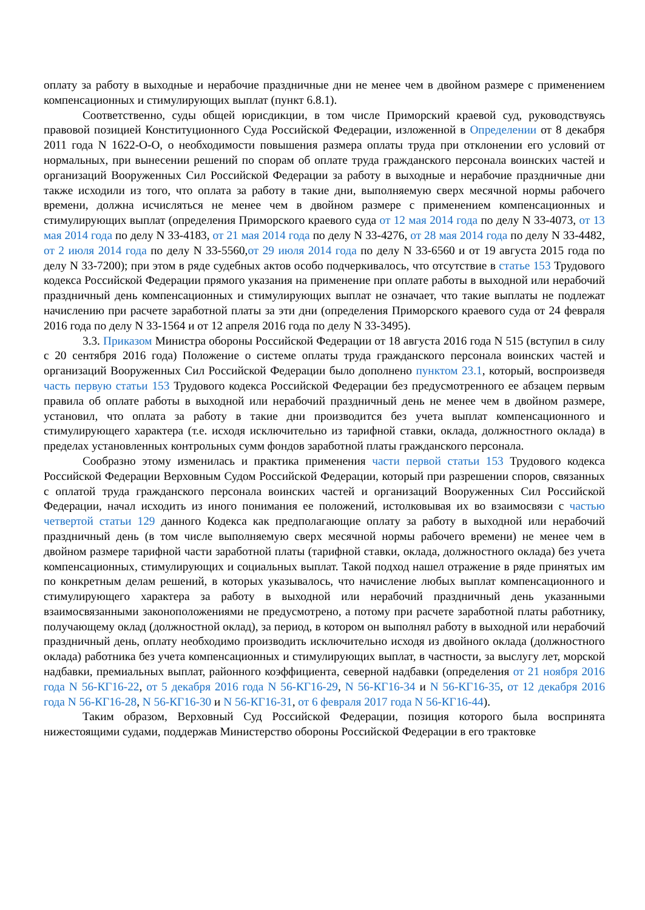оплату за работу в выходные и нерабочие праздничные дни не менее чем в двойном размере с применением компенсационных и стимулирующих выплат (пункт 6.8.1).
Соответственно, суды общей юрисдикции, в том числе Приморский краевой суд, руководствуясь правовой позицией Конституционного Суда Российской Федерации, изложенной в Определении от 8 декабря 2011 года N 1622-О-О, о необходимости повышения размера оплаты труда при отклонении его условий от нормальных, при вынесении решений по спорам об оплате труда гражданского персонала воинских частей и организаций Вооруженных Сил Российской Федерации за работу в выходные и нерабочие праздничные дни также исходили из того, что оплата за работу в такие дни, выполняемую сверх месячной нормы рабочего времени, должна исчисляться не менее чем в двойном размере с применением компенсационных и стимулирующих выплат (определения Приморского краевого суда от 12 мая 2014 года по делу N 33-4073, от 13 мая 2014 года по делу N 33-4183, от 21 мая 2014 года по делу N 33-4276, от 28 мая 2014 года по делу N 33-4482, от 2 июля 2014 года по делу N 33-5560,от 29 июля 2014 года по делу N 33-6560 и от 19 августа 2015 года по делу N 33-7200); при этом в ряде судебных актов особо подчеркивалось, что отсутствие в статье 153 Трудового кодекса Российской Федерации прямого указания на применение при оплате работы в выходной или нерабочий праздничный день компенсационных и стимулирующих выплат не означает, что такие выплаты не подлежат начислению при расчете заработной платы за эти дни (определения Приморского краевого суда от 24 февраля 2016 года по делу N 33-1564 и от 12 апреля 2016 года по делу N 33-3495).
3.3. Приказом Министра обороны Российской Федерации от 18 августа 2016 года N 515 (вступил в силу с 20 сентября 2016 года) Положение о системе оплаты труда гражданского персонала воинских частей и организаций Вооруженных Сил Российской Федерации было дополнено пунктом 23.1, который, воспроизведя часть первую статьи 153 Трудового кодекса Российской Федерации без предусмотренного ее абзацем первым правила об оплате работы в выходной или нерабочий праздничный день не менее чем в двойном размере, установил, что оплата за работу в такие дни производится без учета выплат компенсационного и стимулирующего характера (т.е. исходя исключительно из тарифной ставки, оклада, должностного оклада) в пределах установленных контрольных сумм фондов заработной платы гражданского персонала.
Сообразно этому изменилась и практика применения части первой статьи 153 Трудового кодекса Российской Федерации Верховным Судом Российской Федерации, который при разрешении споров, связанных с оплатой труда гражданского персонала воинских частей и организаций Вооруженных Сил Российской Федерации, начал исходить из иного понимания ее положений, истолковывая их во взаимосвязи с частью четвертой статьи 129 данного Кодекса как предполагающие оплату за работу в выходной или нерабочий праздничный день (в том числе выполняемую сверх месячной нормы рабочего времени) не менее чем в двойном размере тарифной части заработной платы (тарифной ставки, оклада, должностного оклада) без учета компенсационных, стимулирующих и социальных выплат. Такой подход нашел отражение в ряде принятых им по конкретным делам решений, в которых указывалось, что начисление любых выплат компенсационного и стимулирующего характера за работу в выходной или нерабочий праздничный день указанными взаимосвязанными законоположениями не предусмотрено, а потому при расчете заработной платы работнику, получающему оклад (должностной оклад), за период, в котором он выполнял работу в выходной или нерабочий праздничный день, оплату необходимо производить исключительно исходя из двойного оклада (должностного оклада) работника без учета компенсационных и стимулирующих выплат, в частности, за выслугу лет, морской надбавки, премиальных выплат, районного коэффициента, северной надбавки (определения от 21 ноября 2016 года N 56-КГ16-22, от 5 декабря 2016 года N 56-КГ16-29, N 56-КГ16-34 и N 56-КГ16-35, от 12 декабря 2016 года N 56-КГ16-28, N 56-КГ16-30 и N 56-КГ16-31, от 6 февраля 2017 года N 56-КГ16-44).
Таким образом, Верховный Суд Российской Федерации, позиция которого была воспринята нижестоящими судами, поддержав Министерство обороны Российской Федерации в его трактовке